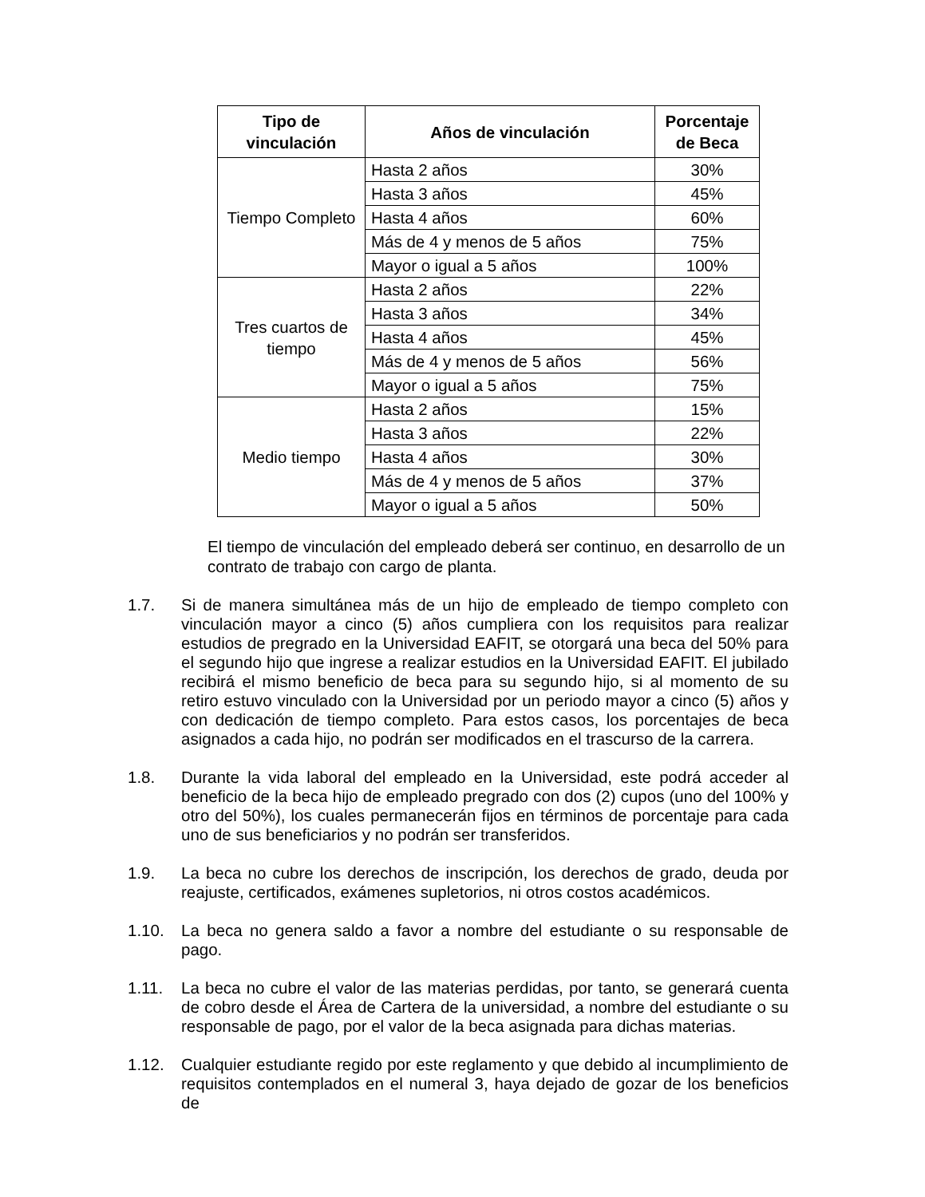| Tipo de vinculación | Años de vinculación | Porcentaje de Beca |
| --- | --- | --- |
| Tiempo Completo | Hasta 2 años | 30% |
| | Hasta 3 años | 45% |
| | Hasta 4 años | 60% |
| | Más de 4 y menos de 5 años | 75% |
| | Mayor o igual a 5 años | 100% |
| Tres cuartos de tiempo | Hasta 2 años | 22% |
| | Hasta 3 años | 34% |
| | Hasta 4 años | 45% |
| | Más de 4 y menos de 5 años | 56% |
| | Mayor o igual a 5 años | 75% |
| Medio tiempo | Hasta 2 años | 15% |
| | Hasta 3 años | 22% |
| | Hasta 4 años | 30% |
| | Más de 4 y menos de 5 años | 37% |
| | Mayor o igual a 5 años | 50% |
El tiempo de vinculación del empleado deberá ser continuo, en desarrollo de un contrato de trabajo con cargo de planta.
1.7. Si de manera simultánea más de un hijo de empleado de tiempo completo con vinculación mayor a cinco (5) años cumpliera con los requisitos para realizar estudios de pregrado en la Universidad EAFIT, se otorgará una beca del 50% para el segundo hijo que ingrese a realizar estudios en la Universidad EAFIT. El jubilado recibirá el mismo beneficio de beca para su segundo hijo, si al momento de su retiro estuvo vinculado con la Universidad por un periodo mayor a cinco (5) años y con dedicación de tiempo completo. Para estos casos, los porcentajes de beca asignados a cada hijo, no podrán ser modificados en el trascurso de la carrera.
1.8. Durante la vida laboral del empleado en la Universidad, este podrá acceder al beneficio de la beca hijo de empleado pregrado con dos (2) cupos (uno del 100% y otro del 50%), los cuales permanecerán fijos en términos de porcentaje para cada uno de sus beneficiarios y no podrán ser transferidos.
1.9. La beca no cubre los derechos de inscripción, los derechos de grado, deuda por reajuste, certificados, exámenes supletorios, ni otros costos académicos.
1.10. La beca no genera saldo a favor a nombre del estudiante o su responsable de pago.
1.11. La beca no cubre el valor de las materias perdidas, por tanto, se generará cuenta de cobro desde el Área de Cartera de la universidad, a nombre del estudiante o su responsable de pago, por el valor de la beca asignada para dichas materias.
1.12. Cualquier estudiante regido por este reglamento y que debido al incumplimiento de requisitos contemplados en el numeral 3, haya dejado de gozar de los beneficios de